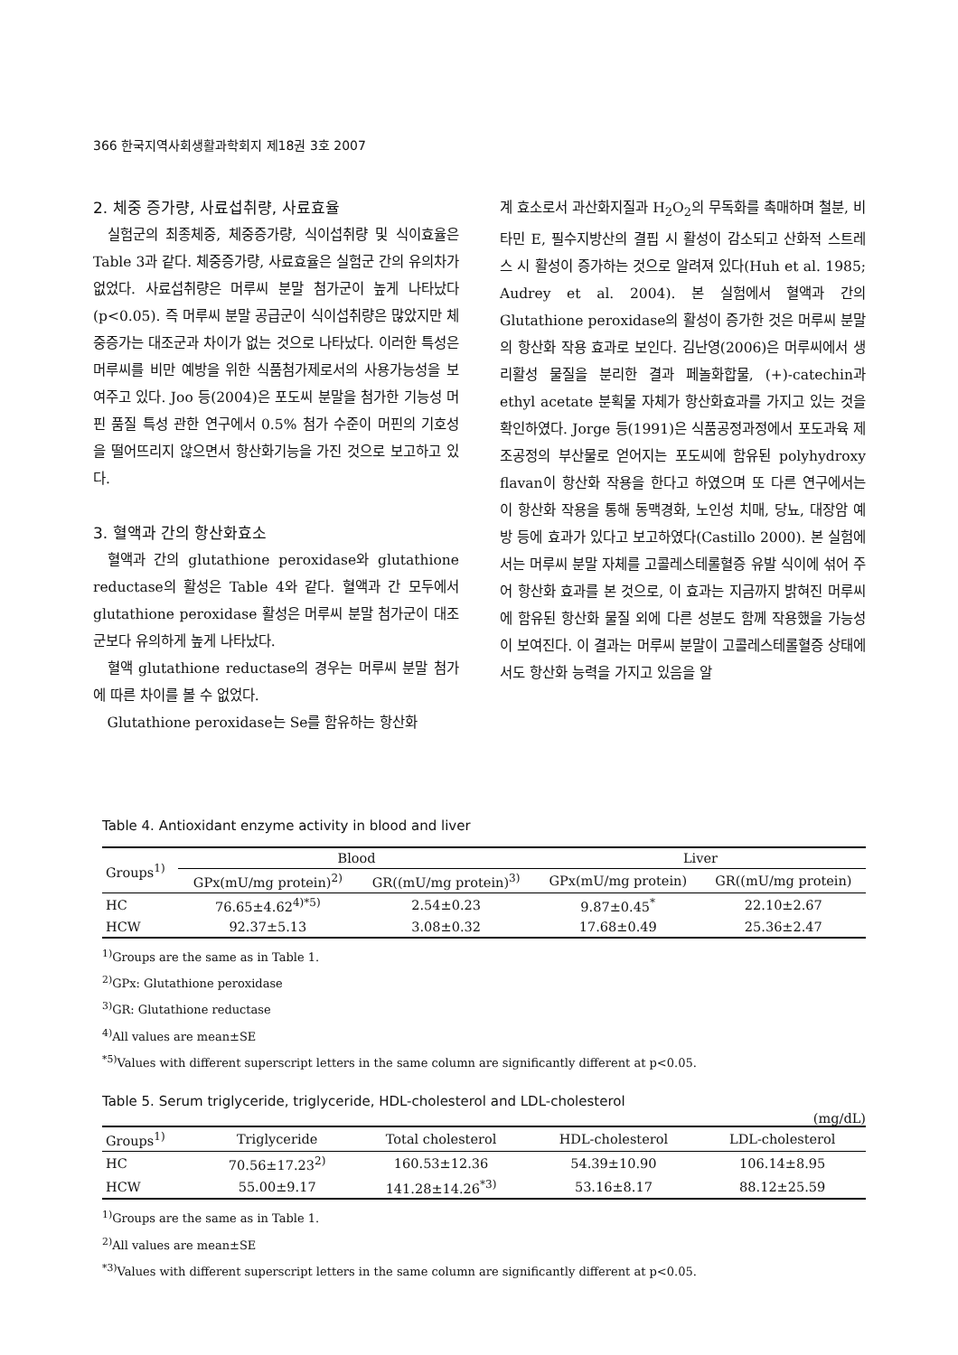366 한국지역사회생활과학회지 제18권 3호 2007
2. 체중 증가량, 사료섭취량, 사료효율
실험군의 최종체중, 체중증가량, 식이섭취량 및 식이효율은 Table 3과 같다. 체중증가량, 사료효율은 실험군 간의 유의차가 없었다. 사료섭취량은 머루씨 분말 첨가군이 높게 나타났다 (p<0.05). 즉 머루씨 분말 공급군이 식이섭취량은 많았지만 체중증가는 대조군과 차이가 없는 것으로 나타났다. 이러한 특성은 머루씨를 비만 예방을 위한 식품첨가제로서의 사용가능성을 보여주고 있다. Joo 등(2004)은 포도씨 분말을 첨가한 기능성 머핀 품질 특성 관한 연구에서 0.5% 첨가 수준이 머핀의 기호성을 떨어뜨리지 않으면서 항산화기능을 가진 것으로 보고하고 있다.
3. 혈액과 간의 항산화효소
혈액과 간의 glutathione peroxidase와 glutathione reductase의 활성은 Table 4와 같다. 혈액과 간 모두에서 glutathione peroxidase 활성은 머루씨 분말 첨가군이 대조군보다 유의하게 높게 나타났다.
혈액 glutathione reductase의 경우는 머루씨 분말 첨가에 따른 차이를 볼 수 없었다.
Glutathione peroxidase는 Se를 함유하는 항산화
계 효소로서 과산화지질과 H<sub>2</sub>O<sub>2</sub>의 무독화를 촉매하며 철분, 비타민 E, 필수지방산의 결핍 시 활성이 감소되고 산화적 스트레스 시 활성이 증가하는 것으로 알려져 있다(Huh et al. 1985; Audrey et al. 2004). 본 실험에서 혈액과 간의 Glutathione peroxidase의 활성이 증가한 것은 머루씨 분말의 항산화 작용 효과로 보인다. 김난영(2006)은 머루씨에서 생리활성 물질을 분리한 결과 페놀화합물, (+)-catechin과 ethyl acetate 분획물 자체가 항산화효과를 가지고 있는 것을 확인하였다. Jorge 등(1991)은 식품공정과정에서 포도과육 제조공정의 부산물로 얻어지는 포도씨에 함유된 polyhydroxy flavan이 항산화 작용을 한다고 하였으며 또 다른 연구에서는 이 항산화 작용을 통해 동맥경화, 노인성 치매, 당뇨, 대장암 예방 등에 효과가 있다고 보고하였다(Castillo 2000). 본 실험에서는 머루씨 분말 자체를 고콜레스테롤혈증 유발 식이에 섞어 주어 항산화 효과를 본 것으로, 이 효과는 지금까지 밝혀진 머루씨에 함유된 항산화 물질 외에 다른 성분도 함께 작용했을 가능성이 보여진다. 이 결과는 머루씨 분말이 고콜레스테롤혈증 상태에서도 항산화 능력을 가지고 있음을 알
Table 4. Antioxidant enzyme activity in blood and liver
| Groups<sup>1)</sup> | Blood | | Liver | |
| --- | --- | --- | --- | --- |
| | GPx(mU/mg protein)<sup>2)</sup> | GR((mU/mg protein)<sup>3)</sup> | GPx(mU/mg protein) | GR((mU/mg protein) |
| HC | 76.65±4.62<sup>4)*5)</sup> | 2.54±0.23 | 9.87±0.45<sup>*</sup> | 22.10±2.67 |
| HCW | 92.37±5.13 | 3.08±0.32 | 17.68±0.49 | 25.36±2.47 |
<sup>1)</sup> Groups are the same as in Table 1.
<sup>2)</sup> GPx: Glutathione peroxidase
<sup>3)</sup> GR: Glutathione reductase
<sup>4)</sup> All values are mean±SE
<sup>*5)</sup>Values with different superscript letters in the same column are significantly different at p<0.05.
Table 5. Serum triglyceride, triglyceride, HDL-cholesterol and LDL-cholesterol
(mg/dL)
| Groups<sup>1)</sup> | Triglyceride | Total cholesterol | HDL-cholesterol | LDL-cholesterol |
| --- | --- | --- | --- | --- |
| HC | 70.56±17.23<sup>2)</sup> | 160.53±12.36 | 54.39±10.90 | 106.14±8.95 |
| HCW | 55.00±9.17 | 141.28±14.26<sup>*3)</sup> | 53.16±8.17 | 88.12±25.59 |
<sup>1)</sup> Groups are the same as in Table 1.
<sup>2)</sup> All values are mean±SE
<sup>*3)</sup>Values with different superscript letters in the same column are significantly different at p<0.05.